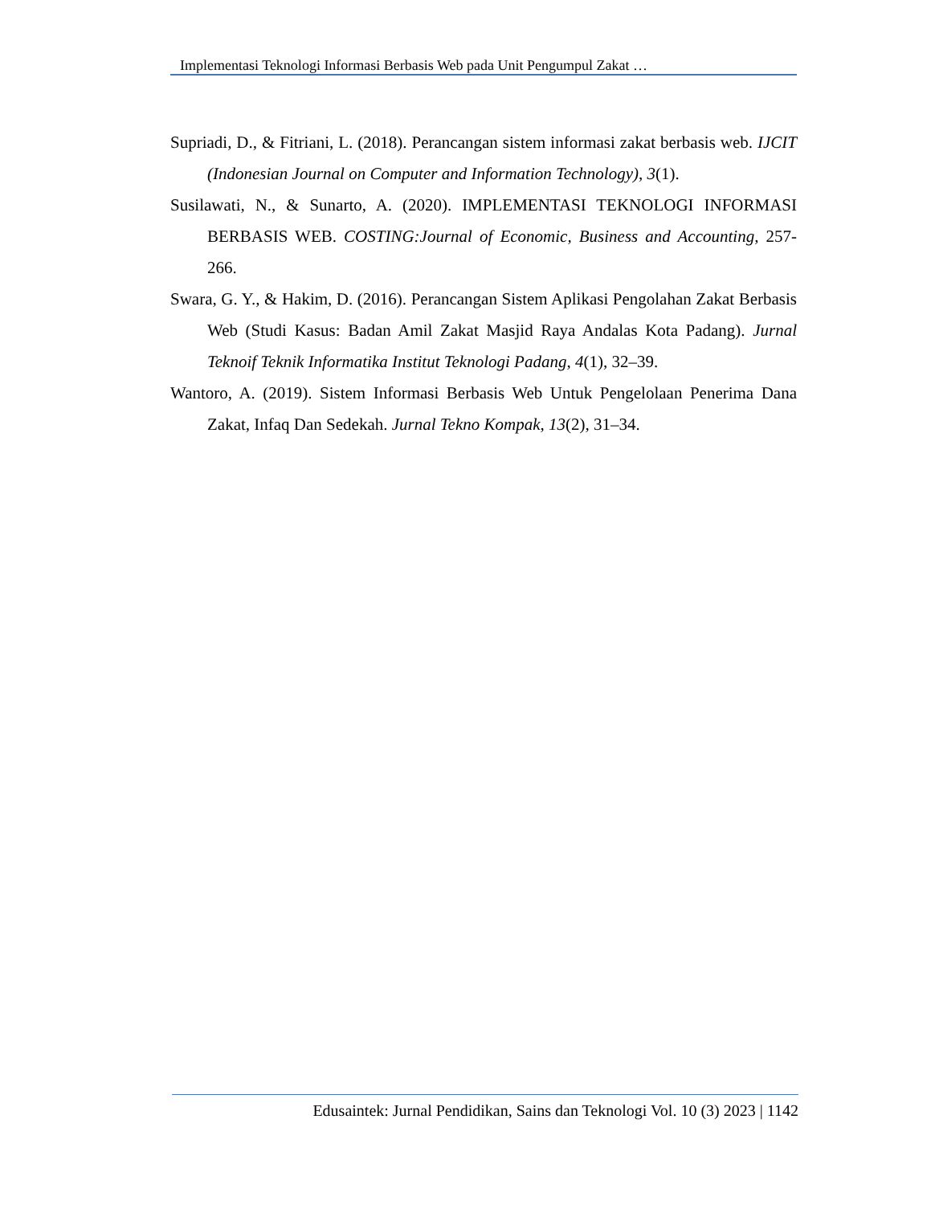Implementasi Teknologi Informasi Berbasis Web pada Unit Pengumpul Zakat …
Supriadi, D., & Fitriani, L. (2018). Perancangan sistem informasi zakat berbasis web. IJCIT (Indonesian Journal on Computer and Information Technology), 3(1).
Susilawati, N., & Sunarto, A. (2020). IMPLEMENTASI TEKNOLOGI INFORMASI BERBASIS WEB. COSTING:Journal of Economic, Business and Accounting, 257-266.
Swara, G. Y., & Hakim, D. (2016). Perancangan Sistem Aplikasi Pengolahan Zakat Berbasis Web (Studi Kasus: Badan Amil Zakat Masjid Raya Andalas Kota Padang). Jurnal Teknoif Teknik Informatika Institut Teknologi Padang, 4(1), 32–39.
Wantoro, A. (2019). Sistem Informasi Berbasis Web Untuk Pengelolaan Penerima Dana Zakat, Infaq Dan Sedekah. Jurnal Tekno Kompak, 13(2), 31–34.
Edusaintek: Jurnal Pendidikan, Sains dan Teknologi Vol. 10 (3) 2023 | 1142